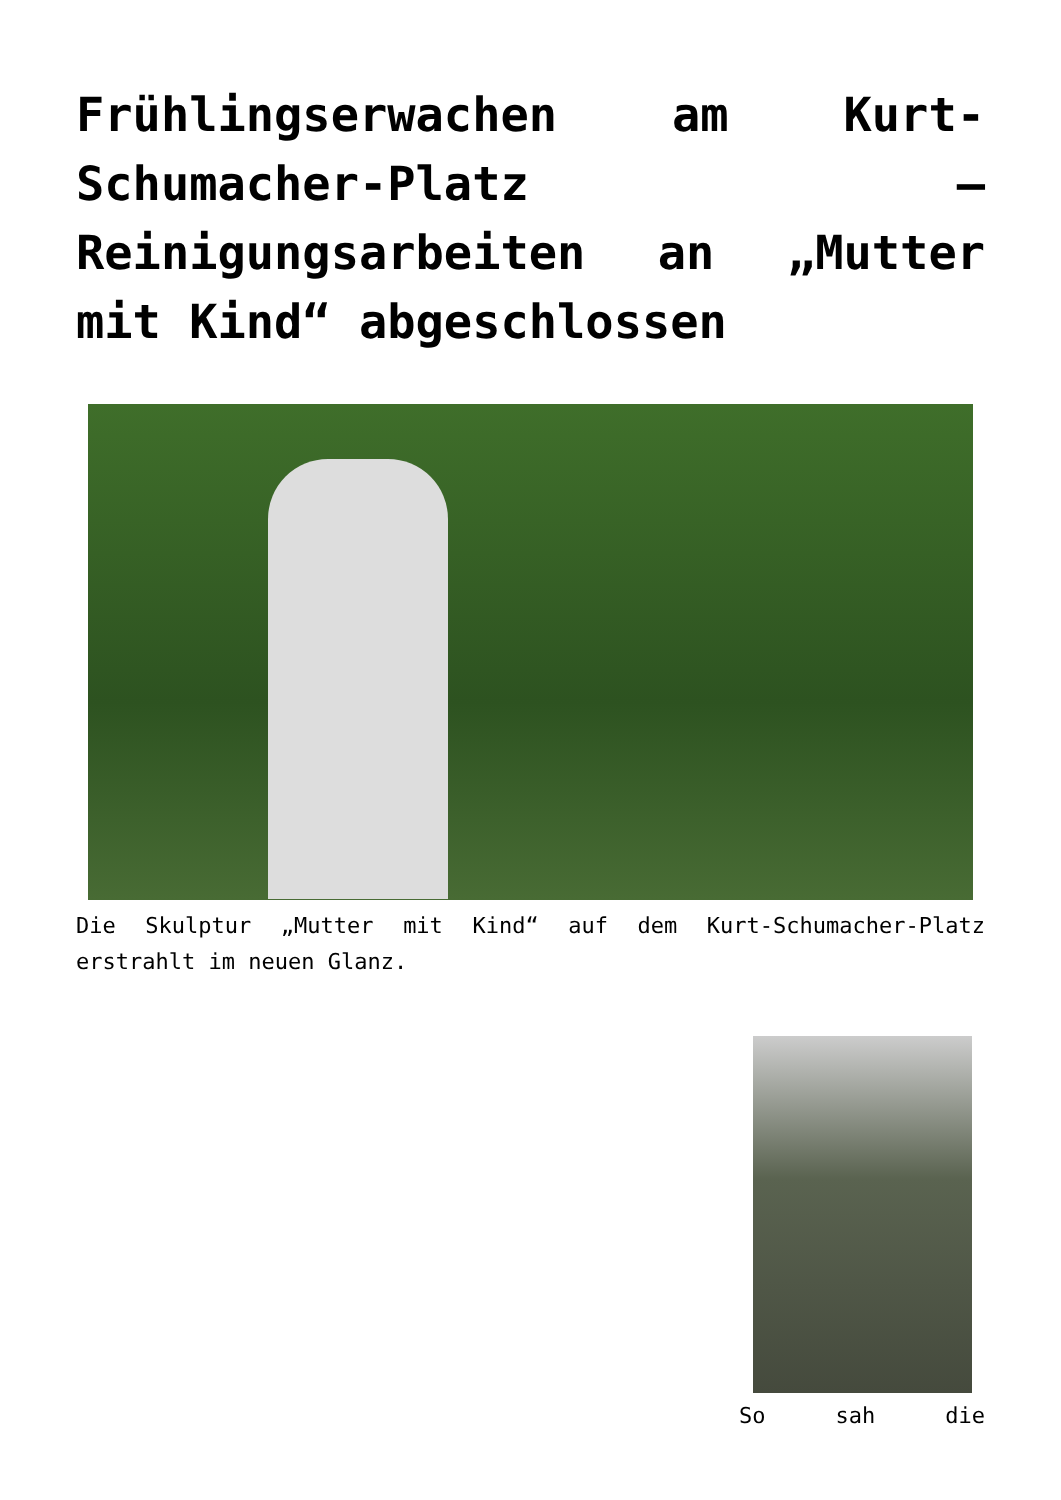Frühlingserwachen am Kurt-Schumacher-Platz – Reinigungsarbeiten an „Mutter mit Kind“ abgeschlossen
Die Skulptur „Mutter mit Kind“ auf dem Kurt-Schumacher-Platz erstrahlt im neuen Glanz.
So sah die